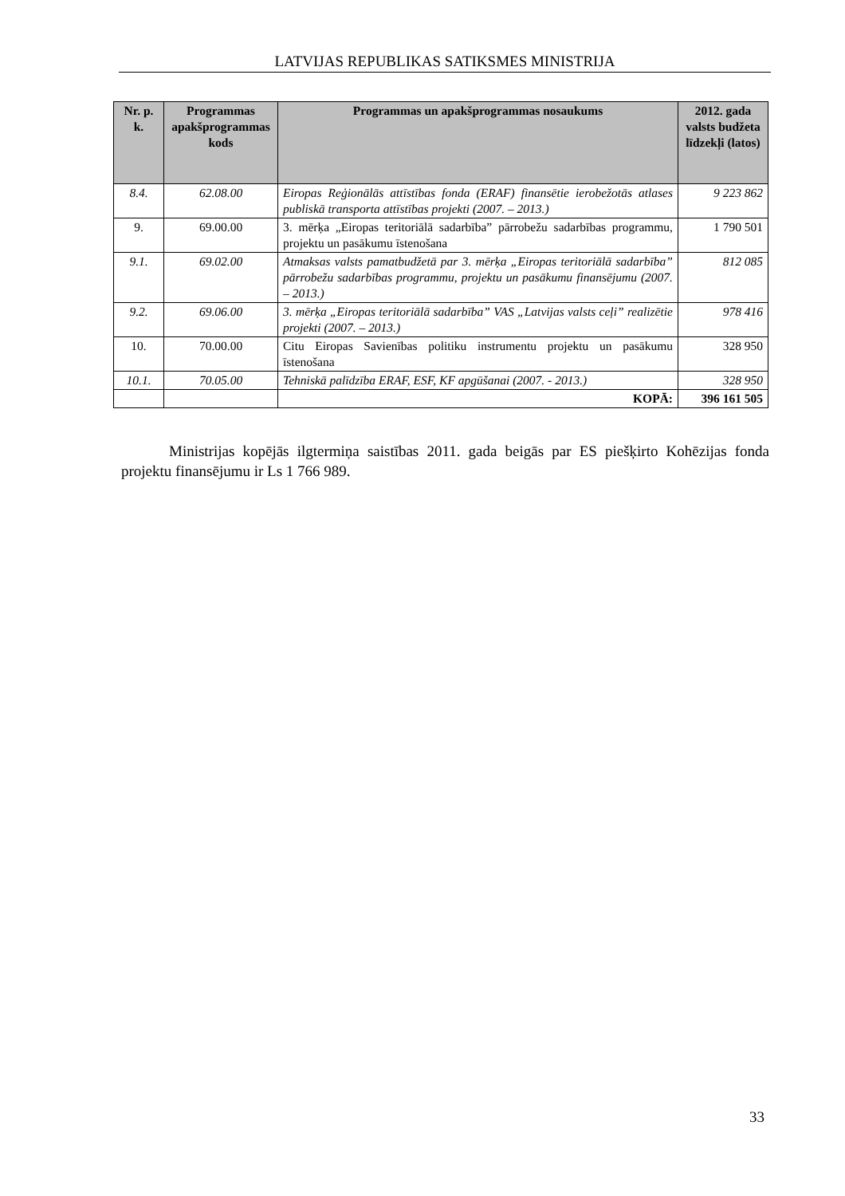LATVIJAS REPUBLIKAS SATIKSMES MINISTRIJA
| Nr. p. k. | Programmas apakšprogrammas kods | Programmas un apakšprogrammas nosaukums | 2012. gada valsts budžeta līdzekļi (latos) |
| --- | --- | --- | --- |
| 8.4. | 62.08.00 | Eiropas Reģionālās attīstības fonda (ERAF) finansētie ierobežotās atlases publiskā transporta attīstības projekti (2007. – 2013.) | 9 223 862 |
| 9. | 69.00.00 | 3. mērķa „Eiropas teritoriālā sadarbība” pārrobežu sadarbības programmu, projektu un pasākumu īstenošana | 1 790 501 |
| 9.1. | 69.02.00 | Atmaksas valsts pamatbudžetā par 3. mērķa „Eiropas teritoriālā sadarbība” pārrobežu sadarbības programmu, projektu un pasākumu finansējumu (2007. – 2013.) | 812 085 |
| 9.2. | 69.06.00 | 3. mērķa „Eiropas teritoriālā sadarbība” VAS „Latvijas valsts ceļi” realizētie projekti (2007. – 2013.) | 978 416 |
| 10. | 70.00.00 | Citu Eiropas Savienības politiku instrumentu projektu un pasākumu īstenošana | 328 950 |
| 10.1. | 70.05.00 | Tehniskā palīdzība ERAF, ESF, KF apgūšanai (2007. - 2013.) | 328 950 |
| | | KOPĀ: | 396 161 505 |
Ministrijas kopējās ilgtermiņa saistības 2011. gada beigās par ES piešķirto Kohēzijas fonda projektu finansējumu ir Ls 1 766 989.
33